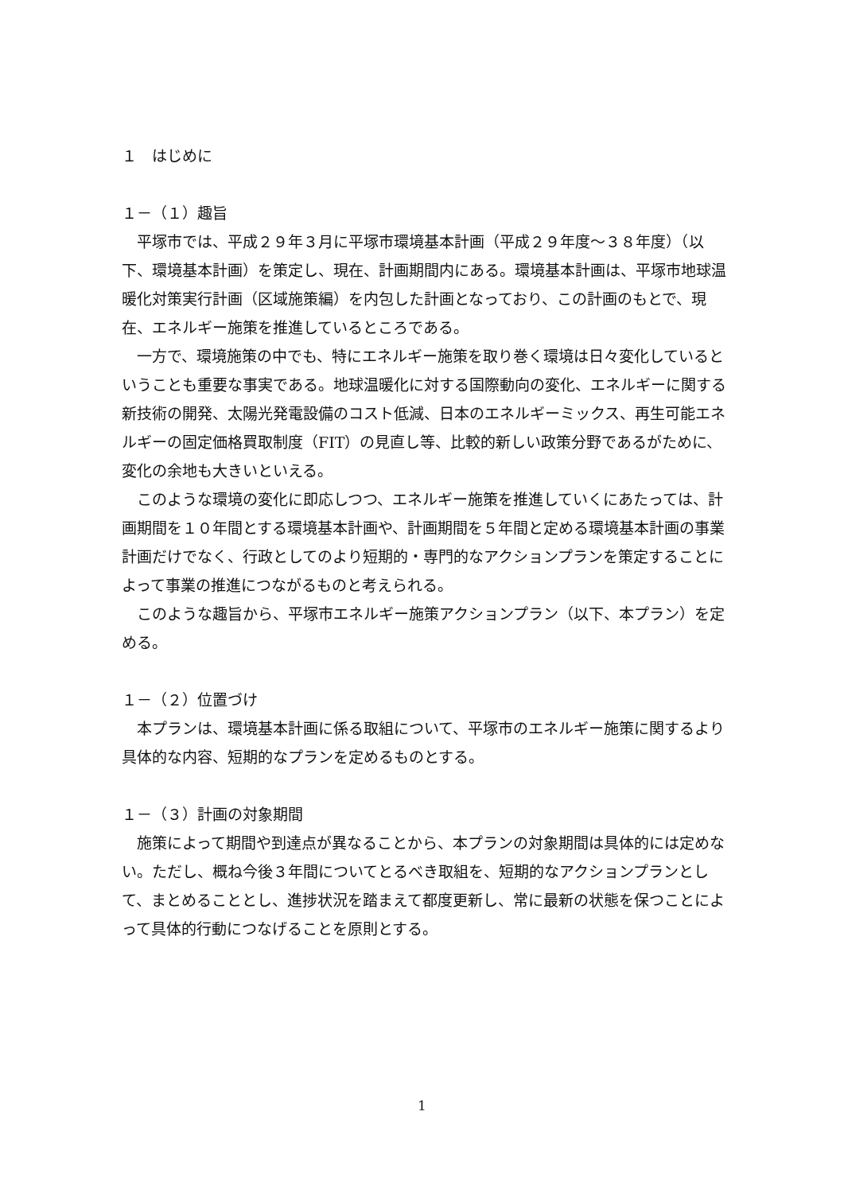１　はじめに
１－（１）趣旨
平塚市では、平成２９年３月に平塚市環境基本計画（平成２９年度～３８年度）（以下、環境基本計画）を策定し、現在、計画期間内にある。環境基本計画は、平塚市地球温暖化対策実行計画（区域施策編）を内包した計画となっており、この計画のもとで、現在、エネルギー施策を推進しているところである。
一方で、環境施策の中でも、特にエネルギー施策を取り巻く環境は日々変化しているということも重要な事実である。地球温暖化に対する国際動向の変化、エネルギーに関する新技術の開発、太陽光発電設備のコスト低減、日本のエネルギーミックス、再生可能エネルギーの固定価格買取制度（FIT）の見直し等、比較的新しい政策分野であるがために、変化の余地も大きいといえる。
このような環境の変化に即応しつつ、エネルギー施策を推進していくにあたっては、計画期間を１０年間とする環境基本計画や、計画期間を５年間と定める環境基本計画の事業計画だけでなく、行政としてのより短期的・専門的なアクションプランを策定することによって事業の推進につながるものと考えられる。
このような趣旨から、平塚市エネルギー施策アクションプラン（以下、本プラン）を定める。
１－（２）位置づけ
本プランは、環境基本計画に係る取組について、平塚市のエネルギー施策に関するより具体的な内容、短期的なプランを定めるものとする。
１－（３）計画の対象期間
施策によって期間や到達点が異なることから、本プランの対象期間は具体的には定めない。ただし、概ね今後３年間についてとるべき取組を、短期的なアクションプランとして、まとめることとし、進捗状況を踏まえて都度更新し、常に最新の状態を保つことによって具体的行動につなげることを原則とする。
1